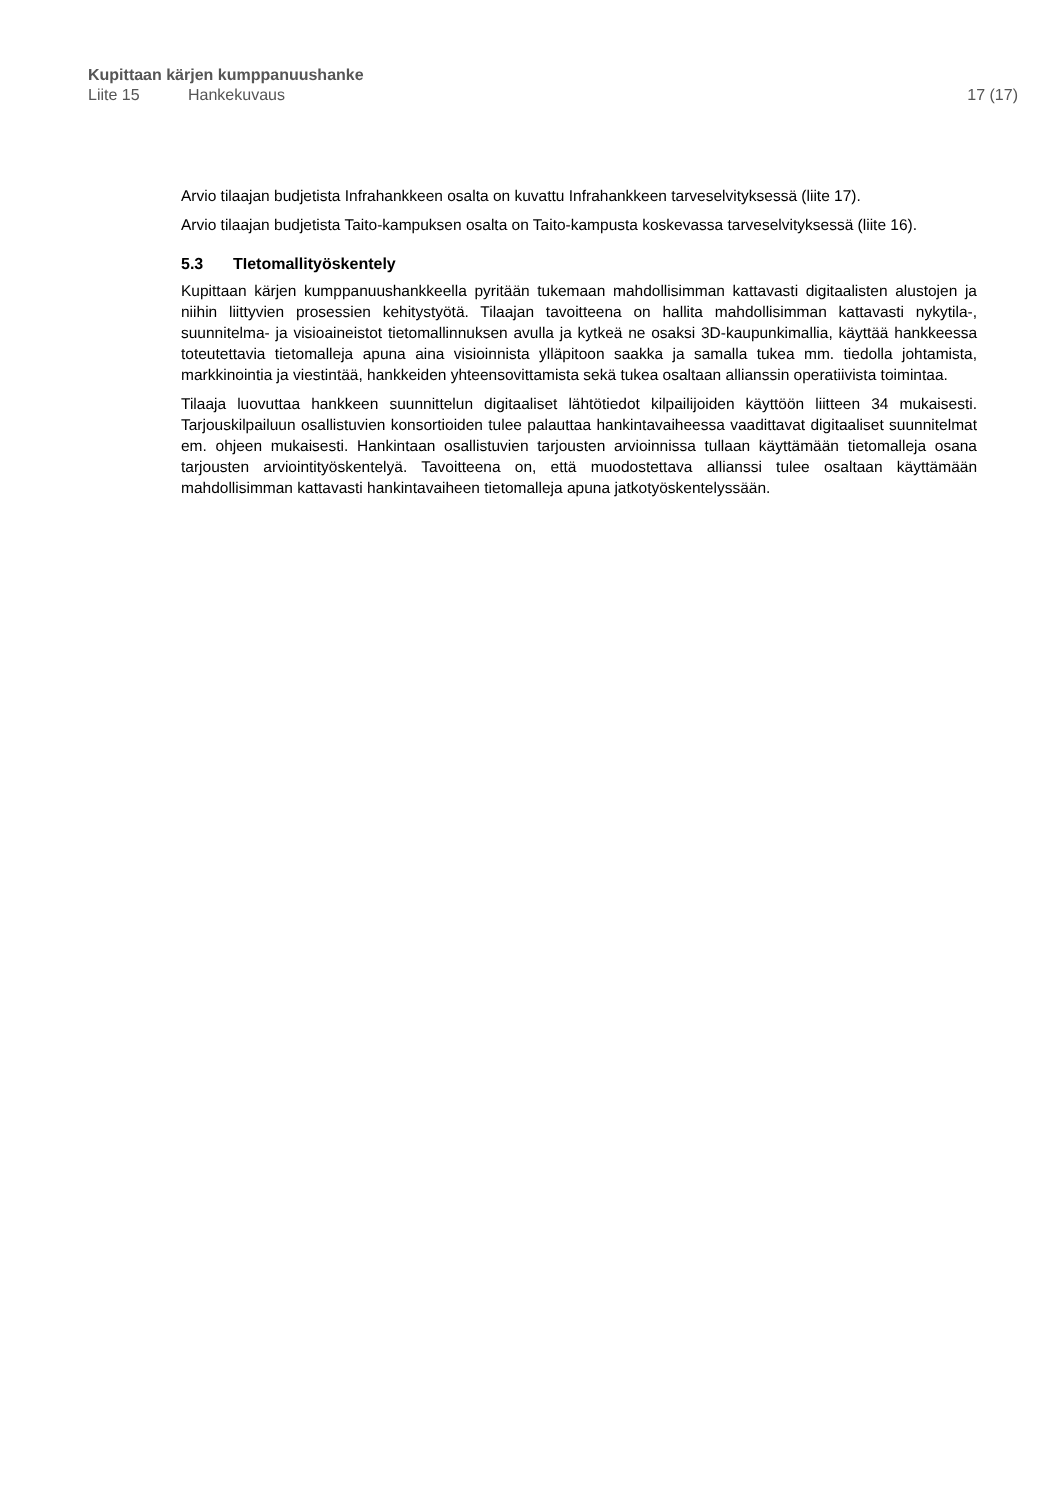Kupittaan kärjen kumppanuushanke
Liite 15 Hankekuvaus 17 (17)
Arvio tilaajan budjetista Infrahankkeen osalta on kuvattu Infrahankkeen tarveselvityksessä (liite 17).
Arvio tilaajan budjetista Taito-kampuksen osalta on Taito-kampusta koskevassa tarveselvityksessä (liite 16).
5.3 TIetomallityöskentely
Kupittaan kärjen kumppanuushankkeella pyritään tukemaan mahdollisimman kattavasti digitaalisten alustojen ja niihin liittyvien prosessien kehitystyötä. Tilaajan tavoitteena on hallita mahdollisimman kattavasti nykytila-, suunnitelma- ja visioaineistot tietomallinnuksen avulla ja kytkeä ne osaksi 3D-kaupunkimallia, käyttää hankkeessa toteutettavia tietomalleja apuna aina visioinnista ylläpitoon saakka ja samalla tukea mm. tiedolla johtamista, markkinointia ja viestintää, hankkeiden yhteensovittamista sekä tukea osaltaan allianssin operatiivista toimintaa.
Tilaaja luovuttaa hankkeen suunnittelun digitaaliset lähtötiedot kilpailijoiden käyttöön liitteen 34 mukaisesti. Tarjouskilpailuun osallistuvien konsortioiden tulee palauttaa hankintavaiheessa vaadittavat digitaaliset suunnitelmat em. ohjeen mukaisesti. Hankintaan osallistuvien tarjousten arvioinnissa tullaan käyttämään tietomalleja osana tarjousten arviointityöskentelyä. Tavoitteena on, että muodostettava allianssi tulee osaltaan käyttämään mahdollisimman kattavasti hankintavaiheen tietomalleja apuna jatkotyöskentelyssään.